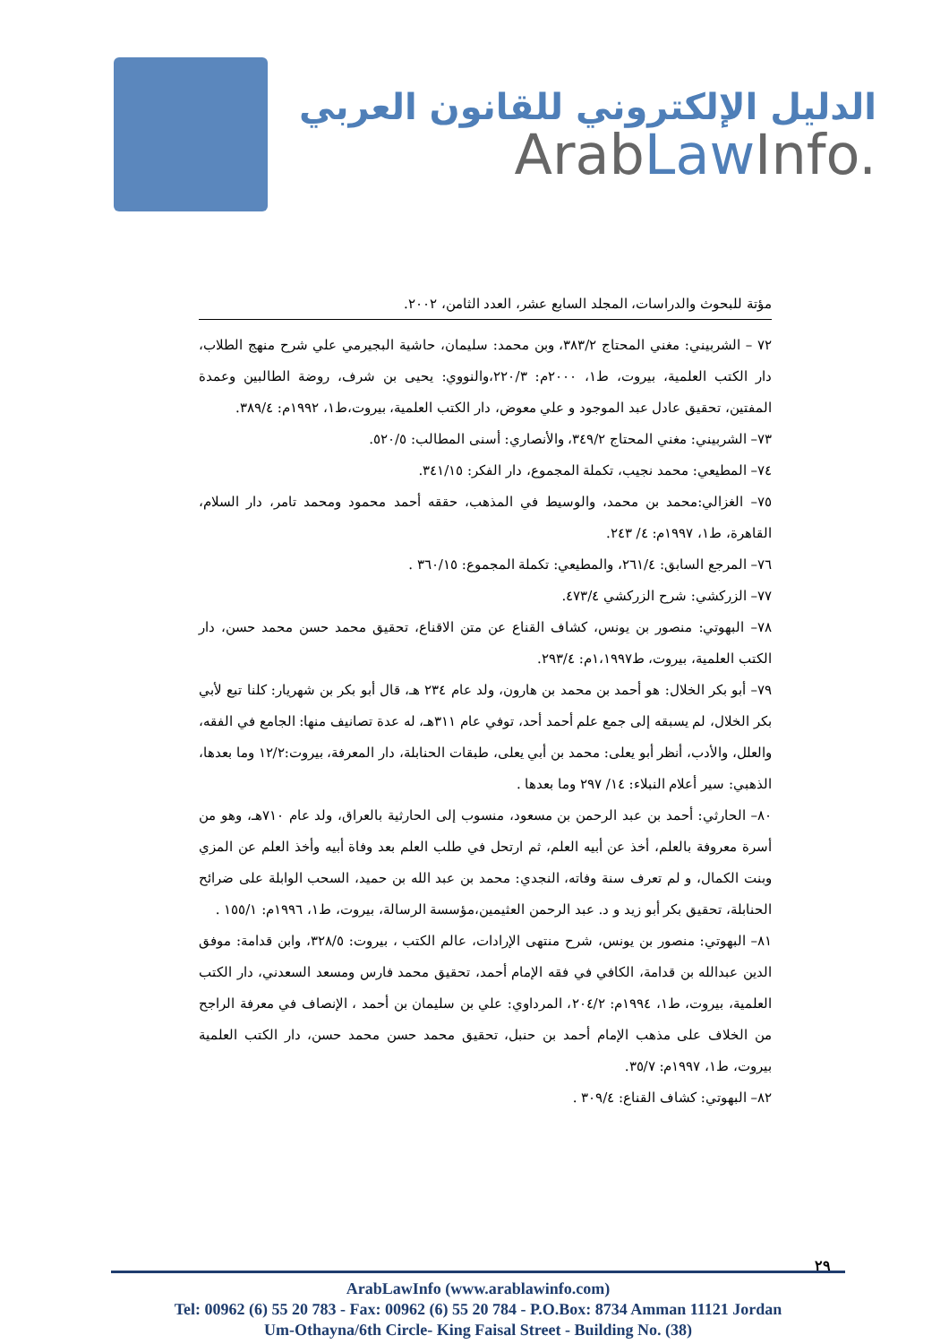الدليل الإلكتروني للقانون العربي
ArabLaw Info.
مؤتة للبحوث والدراسات، المجلد السابع عشر، العدد الثامن، ٢٠٠٢.
٧٢ – الشربيني: مغني المحتاج ٣٨٣/٢، وبن محمد: سليمان، حاشية البجيرمي علي شرح منهج الطلاب، دار الكتب العلمية، بيروت، ط١، ٢٠٠٠م: ٢٢٠/٣،والنووي: يحيى بن شرف، روضة الطالبين وعمدة المفتين، تحقيق عادل عبد الموجود و علي معوض، دار الكتب العلمية، بيروت،ط١، ١٩٩٢م: ٣٨٩/٤.
٧٣– الشربيني: مغني المحتاج ٣٤٩/٢، والأنصاري: أسنى المطالب: ٥٢٠/٥.
٧٤– المطيعي: محمد نجيب، تكملة المجموع، دار الفكر: ٣٤١/١٥.
٧٥– الغزالي:محمد بن محمد، والوسيط في المذهب، حققه أحمد محمود ومحمد تامر، دار السلام، القاهرة، ط١، ١٩٩٧م: ٤/ ٢٤٣.
٧٦– المرجع السابق: ٢٦١/٤، والمطيعي: تكملة المجموع: ٣٦٠/١٥ .
٧٧– الزركشي: شرح الزركشي ٤٧٣/٤.
٧٨– البهوتي: منصور بن يونس، كشاف القناع عن متن الاقناع، تحقيق محمد حسن محمد حسن، دار الكتب العلمية، بيروت، ط١،١٩٩٧م: ٢٩٣/٤.
٧٩– أبو بكر الخلال: هو أحمد بن محمد بن هارون، ولد عام ٢٣٤ هـ، قال أبو بكر بن شهريار: كلنا تبع لأبي بكر الخلال، لم يسبقه إلى جمع علم أحمد أحد، توفي عام ٣١١هـ، له عدة تصانيف منها: الجامع في الفقه، والعلل، والأدب، أنظر أبو يعلى: محمد بن أبي يعلى، طبقات الحنابلة، دار المعرفة، بيروت:١٢/٢ وما بعدها، الذهبي: سير أعلام النبلاء: ١٤/ ٢٩٧ وما بعدها .
٨٠– الحارثي: أحمد بن عبد الرحمن بن مسعود، منسوب إلى الحارثية بالعراق، ولد عام ٧١٠هـ، وهو من أسرة معروفة بالعلم، أخذ عن أبيه العلم، ثم ارتحل في طلب العلم بعد وفاة أبيه وأخذ العلم عن المزي وبنت الكمال، و لم تعرف سنة وفاته، النجدي: محمد بن عبد الله بن حميد، السحب الوابلة على ضرائح الحنابلة، تحقيق بكر أبو زيد و د. عبد الرحمن العثيمين،مؤسسة الرسالة، بيروت، ط١، ١٩٩٦م: ١٥٥/١ .
٨١– البهوتي: منصور بن يونس، شرح منتهى الإرادات، عالم الكتب ، بيروت: ٣٢٨/٥، وابن قدامة: موفق الدين عبدالله بن قدامة، الكافي في فقه الإمام أحمد، تحقيق محمد فارس ومسعد السعدني، دار الكتب العلمية، بيروت، ط١، ١٩٩٤م: ٢٠٤/٢، المرداوي: علي بن سليمان بن أحمد ، الإنصاف في معرفة الراجح من الخلاف على مذهب الإمام أحمد بن حنبل، تحقيق محمد حسن محمد حسن، دار الكتب العلمية بيروت، ط١، ١٩٩٧م: ٣٥/٧.
٨٢– البهوتي: كشاف القناع: ٣٠٩/٤ .
٢٩
ArabLawInfo (www.arablawinfo.com)
Tel: 00962 (6) 55 20 783 - Fax: 00962 (6) 55 20 784 - P.O.Box: 8734 Amman 11121 Jordan
Um-Othayna/6th Circle- King Faisal Street - Building No. (38)